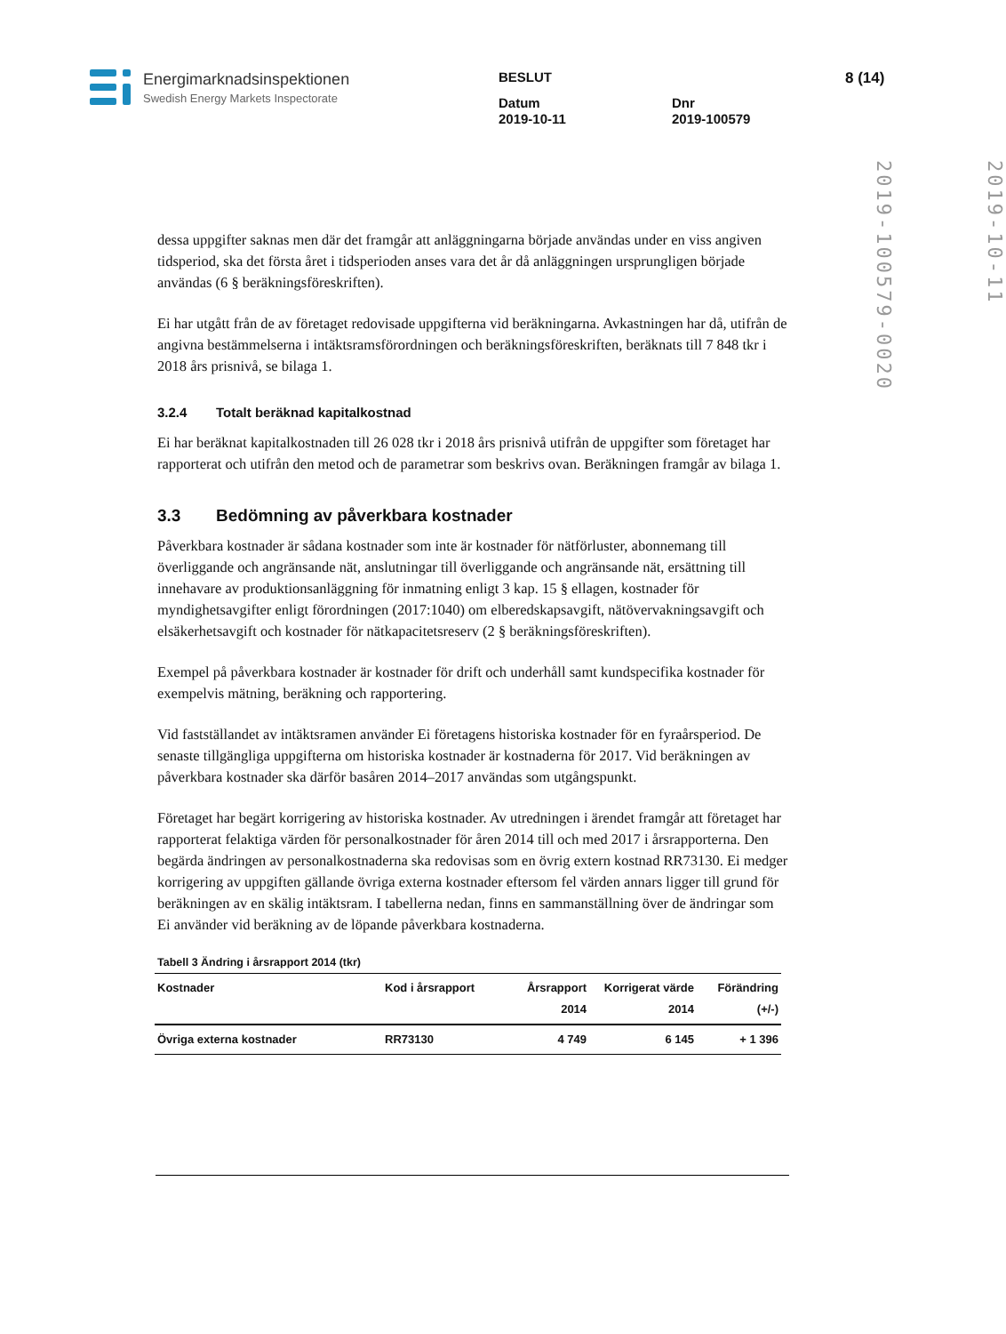Energimarknadsinspektionen
Swedish Energy Markets Inspectorate
BESLUT
Datum
2019-10-11
Dnr
2019-100579
8 (14)
2019-10-11
2019-100579-0020
dessa uppgifter saknas men där det framgår att anläggningarna började användas under en viss angiven tidsperiod, ska det första året i tidsperioden anses vara det år då anläggningen ursprungligen började användas (6 § beräkningsföreskriften).
Ei har utgått från de av företaget redovisade uppgifterna vid beräkningarna. Avkastningen har då, utifrån de angivna bestämmelserna i intäktsramsförordningen och beräkningsföreskriften, beräknats till 7 848 tkr i 2018 års prisnivå, se bilaga 1.
3.2.4 Totalt beräknad kapitalkostnad
Ei har beräknat kapitalkostnaden till 26 028 tkr i 2018 års prisnivå utifrån de uppgifter som företaget har rapporterat och utifrån den metod och de parametrar som beskrivs ovan. Beräkningen framgår av bilaga 1.
3.3 Bedömning av påverkbara kostnader
Påverkbara kostnader är sådana kostnader som inte är kostnader för nätförluster, abonnemang till överliggande och angränsande nät, anslutningar till överliggande och angränsande nät, ersättning till innehavare av produktionsanläggning för inmatning enligt 3 kap. 15 § ellagen, kostnader för myndighetsavgifter enligt förordningen (2017:1040) om elberedskapsavgift, nätövervakningsavgift och elsäkerhetsavgift och kostnader för nätkapacitetsreserv (2 § beräkningsföreskriften).
Exempel på påverkbara kostnader är kostnader för drift och underhåll samt kundspecifika kostnader för exempelvis mätning, beräkning och rapportering.
Vid fastställandet av intäktsramen använder Ei företagens historiska kostnader för en fyraårsperiod. De senaste tillgängliga uppgifterna om historiska kostnader är kostnaderna för 2017. Vid beräkningen av påverkbara kostnader ska därför basåren 2014–2017 användas som utgångspunkt.
Företaget har begärt korrigering av historiska kostnader. Av utredningen i ärendet framgår att företaget har rapporterat felaktiga värden för personalkostnader för åren 2014 till och med 2017 i årsrapporterna. Den begärda ändringen av personalkostnaderna ska redovisas som en övrig extern kostnad RR73130. Ei medger korrigering av uppgiften gällande övriga externa kostnader eftersom fel värden annars ligger till grund för beräkningen av en skälig intäktsram. I tabellerna nedan, finns en sammanställning över de ändringar som Ei använder vid beräkning av de löpande påverkbara kostnaderna.
Tabell 3 Ändring i årsrapport 2014 (tkr)
| Kostnader | Kod i årsrapport | Årsrapport 2014 | Korrigerat värde 2014 | Förändring (+/-) |
| --- | --- | --- | --- | --- |
| Övriga externa kostnader | RR73130 | 4 749 | 6 145 | + 1 396 |